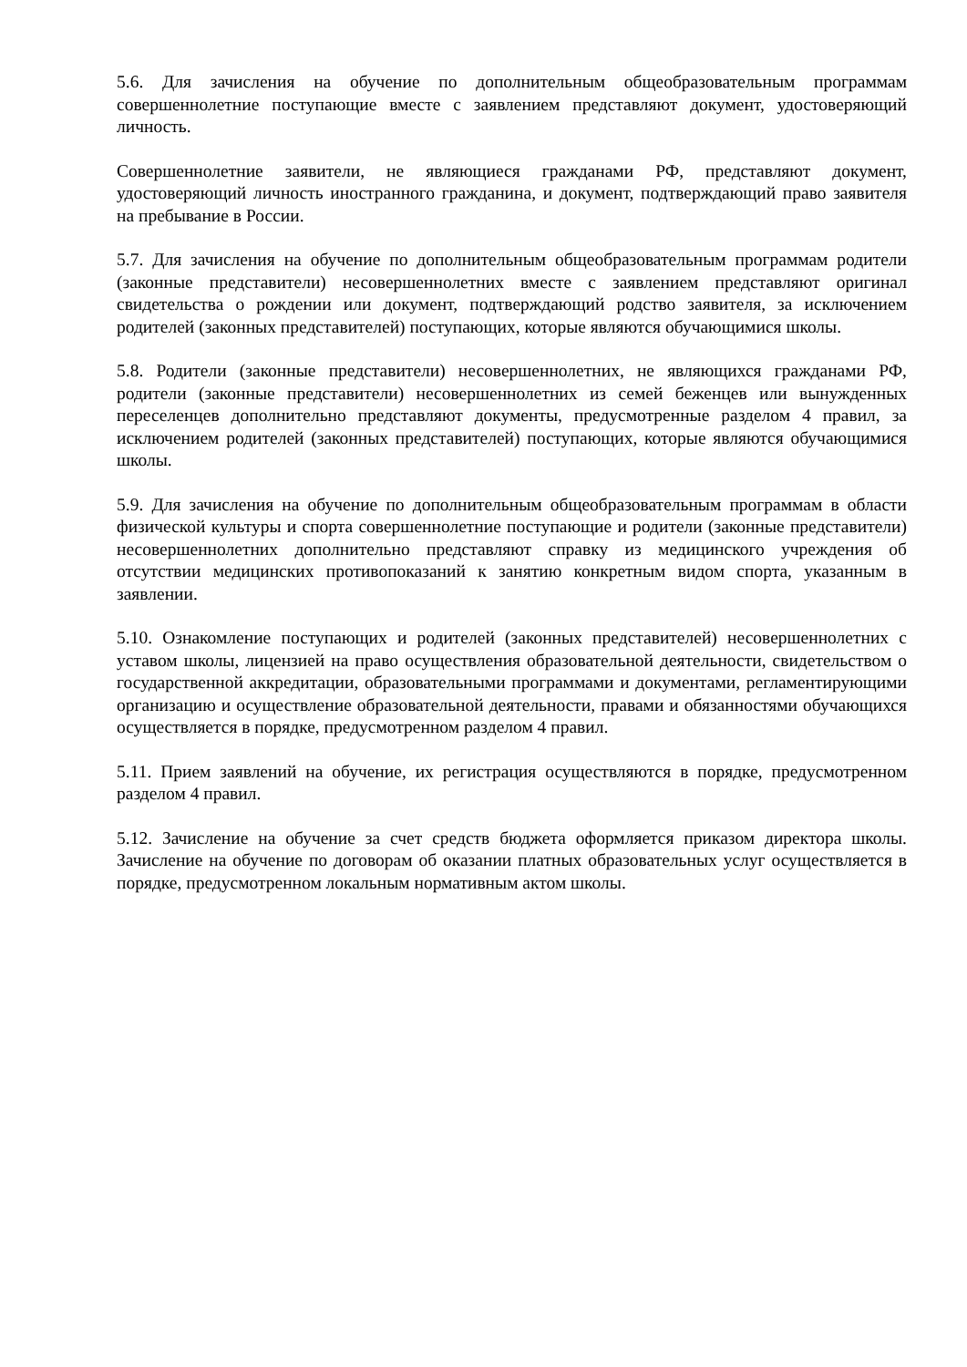5.6. Для зачисления на обучение по дополнительным общеобразовательным программам совершеннолетние поступающие вместе с заявлением представляют документ, удостоверяющий личность.
Совершеннолетние заявители, не являющиеся гражданами РФ, представляют документ, удостоверяющий личность иностранного гражданина, и документ, подтверждающий право заявителя на пребывание в России.
5.7. Для зачисления на обучение по дополнительным общеобразовательным программам родители (законные представители) несовершеннолетних вместе с заявлением представляют оригинал свидетельства о рождении или документ, подтверждающий родство заявителя, за исключением родителей (законных представителей) поступающих, которые являются обучающимися школы.
5.8. Родители (законные представители) несовершеннолетних, не являющихся гражданами РФ, родители (законные представители) несовершеннолетних из семей беженцев или вынужденных переселенцев дополнительно представляют документы, предусмотренные разделом 4 правил, за исключением родителей (законных представителей) поступающих, которые являются обучающимися школы.
5.9. Для зачисления на обучение по дополнительным общеобразовательным программам в области физической культуры и спорта совершеннолетние поступающие и родители (законные представители) несовершеннолетних дополнительно представляют справку из медицинского учреждения об отсутствии медицинских противопоказаний к занятию конкретным видом спорта, указанным в заявлении.
5.10. Ознакомление поступающих и родителей (законных представителей) несовершеннолетних с уставом школы, лицензией на право осуществления образовательной деятельности, свидетельством о государственной аккредитации, образовательными программами и документами, регламентирующими организацию и осуществление образовательной деятельности, правами и обязанностями обучающихся осуществляется в порядке, предусмотренном разделом 4 правил.
5.11. Прием заявлений на обучение, их регистрация осуществляются в порядке, предусмотренном разделом 4 правил.
5.12. Зачисление на обучение за счет средств бюджета оформляется приказом директора школы. Зачисление на обучение по договорам об оказании платных образовательных услуг осуществляется в порядке, предусмотренном локальным нормативным актом школы.